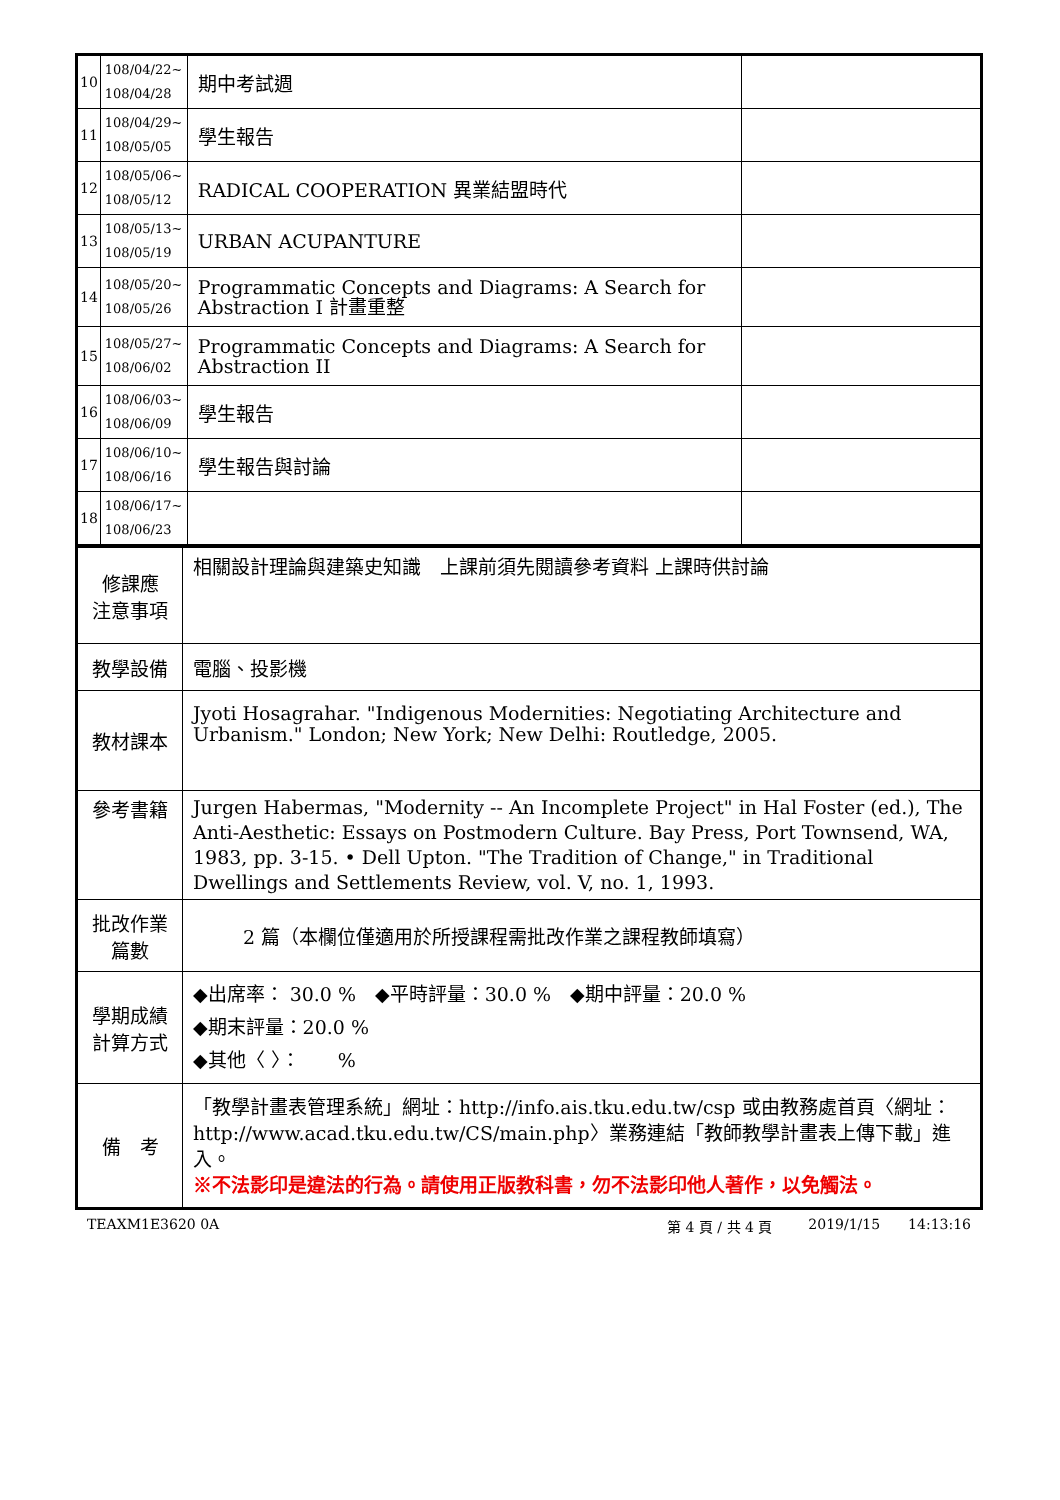| 10 | 108/04/22~ 108/04/28 | 期中考試週 | |
| 11 | 108/04/29~ 108/05/05 | 學生報告 | |
| 12 | 108/05/06~ 108/05/12 | RADICAL COOPERATION 異業結盟時代 | |
| 13 | 108/05/13~ 108/05/19 | URBAN ACUPANTURE | |
| 14 | 108/05/20~ 108/05/26 | Programmatic Concepts and Diagrams: A Search for Abstraction I 計畫重整 | |
| 15 | 108/05/27~ 108/06/02 | Programmatic Concepts and Diagrams: A Search for Abstraction II | |
| 16 | 108/06/03~ 108/06/09 | 學生報告 | |
| 17 | 108/06/10~ 108/06/16 | 學生報告與討論 | |
| 18 | 108/06/17~ 108/06/23 | | |
| 修課應 注意事項 | 相關設計理論與建築史知識 上課前須先閱讀參考資料 上課時供討論 |
| 教學設備 | 電腦、投影機 |
| 教材課本 | Jyoti Hosagrahar. "Indigenous Modernities: Negotiating Architecture and Urbanism." London; New York; New Delhi: Routledge, 2005. |
| 參考書籍 | Jurgen Habermas, "Modernity -- An Incomplete Project" in Hal Foster (ed.), The Anti-Aesthetic: Essays on Postmodern Culture. Bay Press, Port Townsend, WA, 1983, pp. 3-15. • Dell Upton. "The Tradition of Change," in Traditional Dwellings and Settlements Review, vol. V, no. 1, 1993. |
| 批改作業 篇數 | 2 篇（本欄位僅適用於所授課程需批改作業之課程教師填寫） |
| 學期成績 計算方式 | ◆出席率： 30.0 % ◆平時評量：30.0 % ◆期中評量：20.0 % ◆期末評量：20.0 % ◆其他〈 〉： % |
| 備 考 | 「教學計畫表管理系統」網址： http://info.ais.tku.edu.tw/csp 或由教務處首頁〈網址： http://www.acad.tku.edu.tw/CS/main.php 〉業務連結「教師教學計畫表上傳下載」進入。 ※不法影印是違法的行為。請使用正版教科書，勿不法影印他人著作，以免觸法。 |
TEAXM1E3620 0A 第 4 頁 / 共 4 頁 2019/1/15 14:13:16